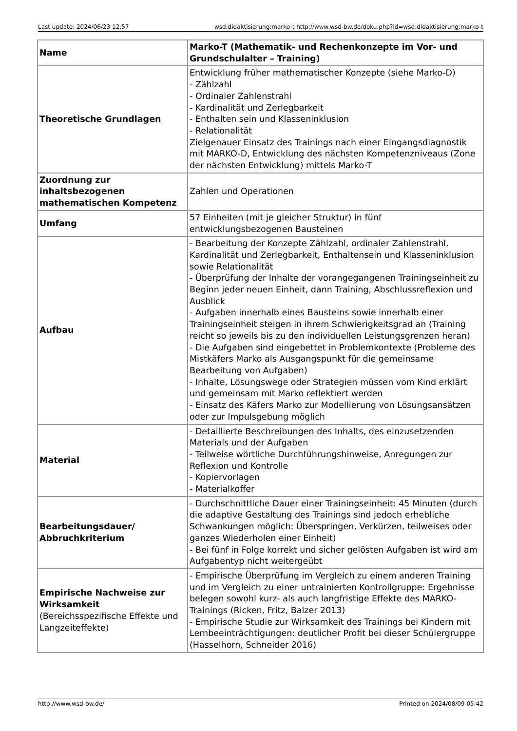Last update: 2024/06/23 12:57 wsd:didaktisierung:marko-t http://www.wsd-bw.de/doku.php?id=wsd:didaktisierung:marko-t
| Name | Marko-T (Mathematik- und Rechenkonzepte im Vor- und Grundschulalter – Training) |
| Theoretische Grundlagen | Entwicklung früher mathematischer Konzepte (siehe Marko-D) - Zählzahl - Ordinaler Zahlenstrahl - Kardinalität und Zerlegbarkeit - Enthalten sein und Klasseninklusion - Relationalität Zielgenauer Einsatz des Trainings nach einer Eingangsdiagnostik mit MARKO-D, Entwicklung des nächsten Kompetenzniveaus (Zone der nächsten Entwicklung) mittels Marko-T |
| Zuordnung zur inhaltsbezogenen mathematischen Kompetenz | Zahlen und Operationen |
| Umfang | 57 Einheiten (mit je gleicher Struktur) in fünf entwicklungsbezogenen Bausteinen |
| Aufbau | - Bearbeitung der Konzepte Zählzahl, ordinaler Zahlenstrahl, Kardinalität und Zerlegbarkeit, Enthaltensein und Klasseninklusion sowie Relationalität - Überprüfung der Inhalte der vorangegangenen Trainingseinheit zu Beginn jeder neuen Einheit, dann Training, Abschlussreflexion und Ausblick - Aufgaben innerhalb eines Bausteins sowie innerhalb einer Trainingseinheit steigen in ihrem Schwierigkeitsgrad an (Training reicht so jeweils bis zu den individuellen Leistungsgrenzen heran) - Die Aufgaben sind eingebettet in Problemkontexte (Probleme des Mistkäfers Marko als Ausgangspunkt für die gemeinsame Bearbeitung von Aufgaben) - Inhalte, Lösungswege oder Strategien müssen vom Kind erklärt und gemeinsam mit Marko reflektiert werden - Einsatz des Käfers Marko zur Modellierung von Lösungsansätzen oder zur Impulsgebung möglich |
| Material | - Detaillierte Beschreibungen des Inhalts, des einzusetzenden Materials und der Aufgaben - Teilweise wörtliche Durchführungshinweise, Anregungen zur Reflexion und Kontrolle - Kopiervorlagen - Materialkoffer |
| Bearbeitungsdauer/ Abbruchkriterium | - Durchschnittliche Dauer einer Trainingseinheit: 45 Minuten (durch die adaptive Gestaltung des Trainings sind jedoch erhebliche Schwankungen möglich: Überspringen, Verkürzen, teilweises oder ganzes Wiederholen einer Einheit) - Bei fünf in Folge korrekt und sicher gelösten Aufgaben ist wird am Aufgabentyp nicht weitergeübt |
| Empirische Nachweise zur Wirksamkeit (Bereichsspezifische Effekte und Langzeiteffekte) | - Empirische Überprüfung im Vergleich zu einem anderen Training und im Vergleich zu einer untrainierten Kontrollgruppe: Ergebnisse belegen sowohl kurz- als auch langfristige Effekte des MARKO-Trainings (Ricken, Fritz, Balzer 2013) - Empirische Studie zur Wirksamkeit des Trainings bei Kindern mit Lernbeeinträchtigungen: deutlicher Profit bei dieser Schülergruppe (Hasselhorn, Schneider 2016) |
http://www.wsd-bw.de/ Printed on 2024/08/09 05:42